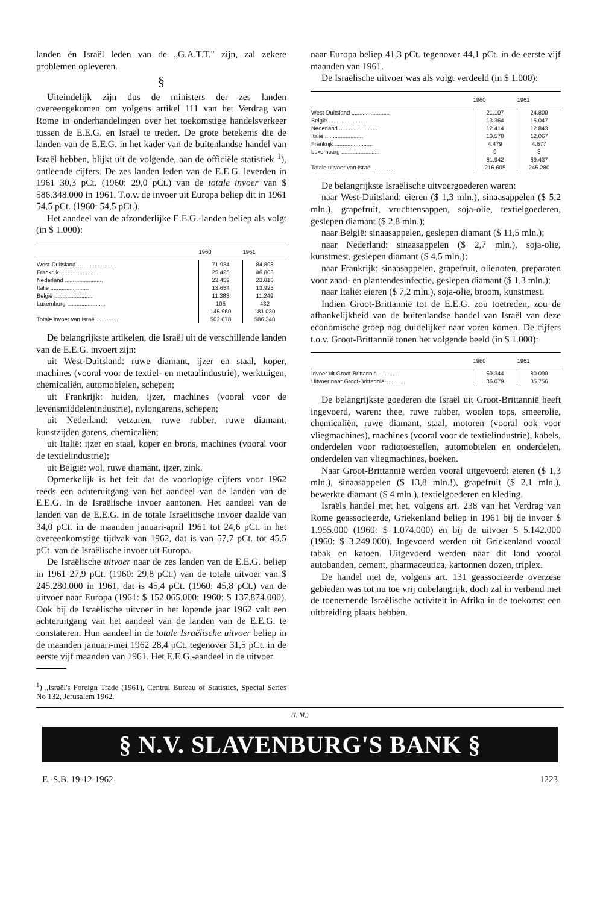landen én Israël leden van de „G.A.T.T." zijn, zal zekere problemen opleveren.
§
Uiteindelijk zijn dus de ministers der zes landen overeengekomen om volgens artikel 111 van het Verdrag van Rome in onderhandelingen over het toekomstige handelsverkeer tussen de E.E.G. en Israël te treden. De grote betekenis die de landen van de E.E.G. in het kader van de buitenlandse handel van Israël hebben, blijkt uit de volgende, aan de officiële statistiek <sup>1</sup>), ontleende cijfers. De zes landen leden van de E.E.G. leverden in 1961 30,3 pCt. (1960: 29,0 pCt.) van de totale invoer van $ 586.348.000 in 1961. T.o.v. de invoer uit Europa beliep dit in 1961 54,5 pCt. (1960: 54,5 pCt.).
Het aandeel van de afzonderlijke E.E.G.-landen beliep als volgt (in $ 1.000):
| | 1960 | 1961 |
| --- | --- | --- |
| West-Duitsland ........................ | 71.934 | 84.808 |
| Frankrijk ........................ | 25.425 | 46.803 |
| Nederland ........................ | 23.459 | 23.813 |
| Italië ........................ | 13.654 | 13.925 |
| België ........................ | 11.383 | 11.249 |
| Luxemburg ........................ | 105 | 432 |
| | 145.960 | 181.030 |
| Totale invoer van Israël .............. | 502.678 | 586.348 |
De belangrijkste artikelen, die Israël uit de verschillende landen van de E.E.G. invoert zijn:
uit West-Duitsland: ruwe diamant, ijzer en staal, koper, machines (vooral voor de textiel- en metaalindustrie), werktuigen, chemicaliën, automobielen, schepen;
uit Frankrijk: huiden, ijzer, machines (vooral voor de levensmiddelenindustrie), nylongarens, schepen;
uit Nederland: vetzuren, ruwe rubber, ruwe diamant, kunstzijden garens, chemicaliën;
uit Italië: ijzer en staal, koper en brons, machines (vooral voor de textielindustrie);
uit België: wol, ruwe diamant, ijzer, zink.
Opmerkelijk is het feit dat de voorlopige cijfers voor 1962 reeds een achteruitgang van het aandeel van de landen van de E.E.G. in de Israëlische invoer aantonen. Het aandeel van de landen van de E.E.G. in de totale Israëlitische invoer daalde van 34,0 pCt. in de maanden januari-april 1961 tot 24,6 pCt. in het overeenkomstige tijdvak van 1962, dat is van 57,7 pCt. tot 45,5 pCt. van de Israëlische invoer uit Europa.
De Israëlische uitvoer naar de zes landen van de E.E.G. beliep in 1961 27,9 pCt. (1960: 29,8 pCt.) van de totale uitvoer van $ 245.280.000 in 1961, dat is 45,4 pCt. (1960: 45,8 pCt.) van de uitvoer naar Europa (1961: $ 152.065.000; 1960: $ 137.874.000). Ook bij de Israëlische uitvoer in het lopende jaar 1962 valt een achteruitgang van het aandeel van de landen van de E.E.G. te constateren. Hun aandeel in de totale Israëlische uitvoer beliep in de maanden januari-mei 1962 28,4 pCt. tegenover 31,5 pCt. in de eerste vijf maanden van 1961. Het E.E.G.-aandeel in de uitvoer
<sup>1</sup>) „Israël's Foreign Trade (1961), Central Bureau of Statistics, Special Series No 132, Jerusalem 1962.
naar Europa beliep 41,3 pCt. tegenover 44,1 pCt. in de eerste vijf maanden van 1961.
De Israëlische uitvoer was als volgt verdeeld (in $ 1.000):
| | 1960 | 1961 |
| --- | --- | --- |
| West-Duitsland ........................ | 21.107 | 24.800 |
| België ........................ | 13.364 | 15.047 |
| Nederland ........................ | 12.414 | 12.843 |
| Italië ........................ | 10.578 | 12.067 |
| Frankrijk ........................ | 4.479 | 4.677 |
| Luxemburg ........................ | 0 | 3 |
| | 61.942 | 69.437 |
| Totale uitvoer van Israël .............. | 216.605 | 245.280 |
De belangrijkste Israëlische uitvoergoederen waren:
naar West-Duitsland: eieren ($ 1,3 mln.), sinaasappelen ($ 5,2 mln.), grapefruit, vruchtensappen, soja-olie, textielgoederen, geslepen diamant ($ 2,8 mln.);
naar België: sinaasappelen, geslepen diamant ($ 11,5 mln.);
naar Nederland: sinaasappelen ($ 2,7 mln.), soja-olie, kunstmest, geslepen diamant ($ 4,5 mln.);
naar Frankrijk: sinaasappelen, grapefruit, olienoten, preparaten voor zaad- en plantendesinfectie, geslepen diamant ($ 1,3 mln.);
naar Italië: eieren ($ 7,2 mln.), soja-olie, broom, kunstmest.
Indien Groot-Brittannië tot de E.E.G. zou toetreden, zou de afhankelijkheid van de buitenlandse handel van Israël van deze economische groep nog duidelijker naar voren komen. De cijfers t.o.v. Groot-Brittannië tonen het volgende beeld (in $ 1.000):
| | 1960 | 1961 |
| --- | --- | --- |
| Invoer uit Groot-Brittannië .............. | 59.344 | 80.090 |
| Uitvoer naar Groot-Brittannië ............ | 36.079 | 35.756 |
De belangrijkste goederen die Israël uit Groot-Brittannië heeft ingevoerd, waren: thee, ruwe rubber, woolen tops, smeerolie, chemicaliën, ruwe diamant, staal, motoren (vooral ook voor vliegmachines), machines (vooral voor de textielindustrie), kabels, onderdelen voor radiotoestellen, automobielen en onderdelen, onderdelen van vliegmachines, boeken.
Naar Groot-Brittannië werden vooral uitgevoerd: eieren ($ 1,3 mln.), sinaasappelen ($ 13,8 mln.!), grapefruit ($ 2,1 mln.), bewerkte diamant ($ 4 mln.), textielgoederen en kleding.
Israëls handel met het, volgens art. 238 van het Verdrag van Rome geassocieerde, Griekenland beliep in 1961 bij de invoer $ 1.955.000 (1960: $ 1.074.000) en bij de uitvoer $ 5.142.000 (1960: $ 3.249.000). Ingevoerd werden uit Griekenland vooral tabak en katoen. Uitgevoerd werden naar dit land vooral autobanden, cement, pharmaceutica, kartonnen dozen, triplex.
De handel met de, volgens art. 131 geassocieerde overzese gebieden was tot nu toe vrij onbelangrijk, doch zal in verband met de toenemende Israëlische activiteit in Afrika in de toekomst een uitbreiding plaats hebben.
(I. M.)
§ N.V. SLAVENBURG'S BANK §
E.-S.B. 19-12-1962 1223